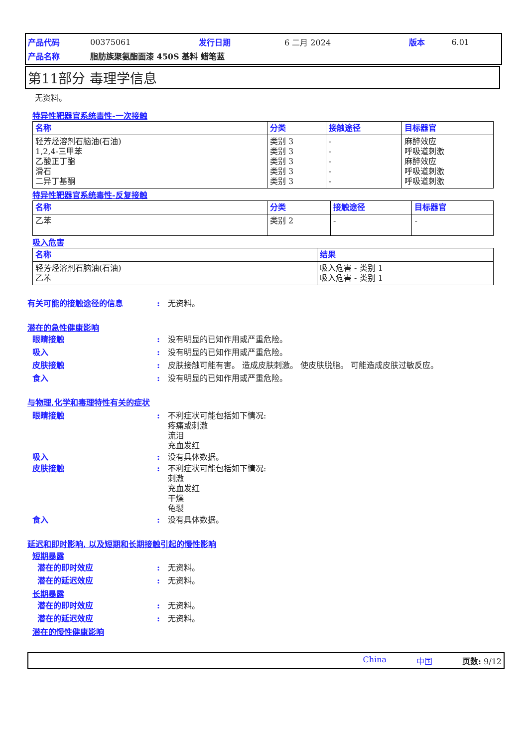| 产品代码 | 00375061 | 发行日期 | 6 二月 2024 | 版本 | 6.01 |
| 产品名称 | 脂肪族聚氨酯面漆 450S 基料 蜡笔蓝 | | | | |
第11部分 毒理学信息
无资料。
特异性靶器官系统毒性-一次接触
| 名称 | 分类 | 接触途径 | 目标器官 |
| --- | --- | --- | --- |
| 轻芳烃溶剂石脑油(石油) 1,2,4-三甲苯 乙酸正丁酯 滑石 二异丁基酮 | 类别 3 类别 3 类别 3 类别 3 类别 3 | - - - - - | 麻醉效应 呼吸道刺激 麻醉效应 呼吸道刺激 呼吸道刺激 |
特异性靶器官系统毒性-反复接触
| 名称 | 分类 | 接触途径 | 目标器官 |
| --- | --- | --- | --- |
| 乙苯 | 类别 2 | - | - |
吸入危害
| 名称 | 结果 |
| --- | --- |
| 轻芳烃溶剂石脑油(石油) 乙苯 | 吸入危害 - 类别 1 吸入危害 - 类别 1 |
有关可能的接触途径的信息 : 无资料。
潜在的急性健康影响
眼睛接触 : 没有明显的已知作用或严重危险。
吸入 : 没有明显的已知作用或严重危险。
皮肤接触 : 皮肤接触可能有害。 造成皮肤刺激。 使皮肤脱脂。 可能造成皮肤过敏反应。
食入 : 没有明显的已知作用或严重危险。
与物理,化学和毒理特性有关的症状
眼睛接触 : 不利症状可能包括如下情况:
疼痛或刺激
流泪
充血发红
吸入 : 没有具体数据。
皮肤接触 : 不利症状可能包括如下情况:
刺激
充血发红
干燥
龟裂
食入 : 没有具体数据。
延迟和即时影响, 以及短期和长期接触引起的慢性影响
短期暴露
潜在的即时效应 : 无资料。
潜在的延迟效应 : 无资料。
长期暴露
潜在的即时效应 : 无资料。
潜在的延迟效应 : 无资料。
潜在的慢性健康影响
China 中国 页数: 9/12